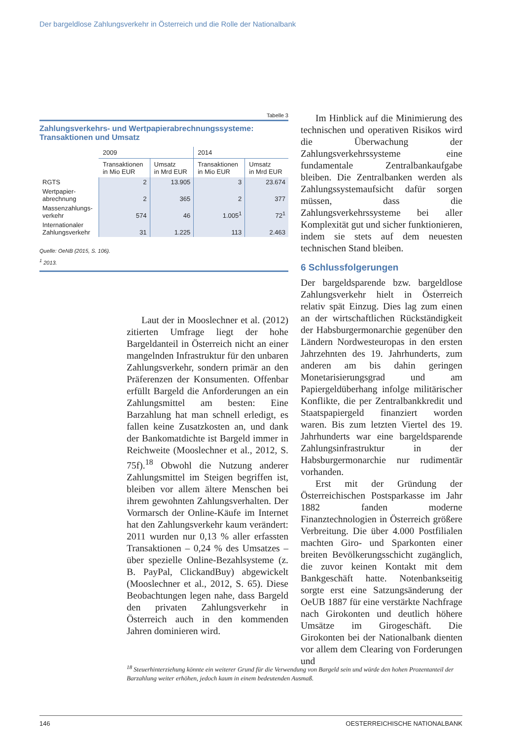Der bargeldlose Zahlungsverkehr in Österreich und die Rolle der Nationalbank
Tabelle 3
Zahlungsverkehrs- und Wertpapierabrechnungssysteme:
Transaktionen und Umsatz
| | 2009 | | 2014 | |
| --- | --- | --- | --- | --- |
| | Transaktionen in Mio EUR | Umsatz in Mrd EUR | Transaktionen in Mio EUR | Umsatz in Mrd EUR |
| RGTS | 2 | 13.905 | 3 | 23.674 |
| Wertpapier- abrechnung | 2 | 365 | 2 | 377 |
| Massenzahlungs- verkehr | 574 | 46 | 1.005<sup>1</sup> | 72<sup>1</sup> |
| Internationaler Zahlungsverkehr | 31 | 1.225 | 113 | 2.463 |
Quelle: OeNB (2015, S. 106).
<sup>1</sup> 2013.
Laut der in Mooslechner et al. (2012) zitierten Umfrage liegt der hohe Bargeldanteil in Österreich nicht an einer mangelnden Infrastruktur für den unbaren Zahlungsverkehr, sondern primär an den Präferenzen der Konsumenten. Offenbar erfüllt Bargeld die Anforderungen an ein Zahlungsmittel am besten: Eine Barzahlung hat man schnell erledigt, es fallen keine Zusatzkosten an, und dank der Bankomatdichte ist Bargeld immer in Reichweite (Mooslechner et al., 2012, S. 75f).<sup>18</sup> Obwohl die Nutzung anderer Zahlungsmittel im Steigen begriffen ist, bleiben vor allem ältere Menschen bei ihrem gewohnten Zahlungsverhalten. Der Vormarsch der Online-Käufe im Internet hat den Zahlungsverkehr kaum verändert: 2011 wurden nur 0,13 % aller erfassten Transaktionen – 0,24 % des Umsatzes – über spezielle Online-Bezahlsysteme (z. B. PayPal, ClickandBuy) abgewickelt (Mooslechner et al., 2012, S. 65). Diese Beobachtungen legen nahe, dass Bargeld den privaten Zahlungsverkehr in Österreich auch in den kommenden Jahren dominieren wird.
Im Hinblick auf die Minimierung des technischen und operativen Risikos wird die Überwachung der Zahlungsverkehrssysteme eine fundamentale Zentralbankaufgabe bleiben. Die Zentralbanken werden als Zahlungssystemaufsicht dafür sorgen müssen, dass die Zahlungsverkehrssysteme bei aller Komplexität gut und sicher funktionieren, indem sie stets auf dem neuesten technischen Stand bleiben.
6 Schlussfolgerungen
Der bargeldsparende bzw. bargeldlose Zahlungsverkehr hielt in Österreich relativ spät Einzug. Dies lag zum einen an der wirtschaftlichen Rückständigkeit der Habsburgermonarchie gegenüber den Ländern Nordwesteuropas in den ersten Jahrzehnten des 19. Jahrhunderts, zum anderen am bis dahin geringen Monetarisierungsgrad und am Papiergeldüberhang infolge militärischer Konflikte, die per Zentralbankkredit und Staatspapiergeld finanziert worden waren. Bis zum letzten Viertel des 19. Jahrhunderts war eine bargeldsparende Zahlungsinfrastruktur in der Habsburgermonarchie nur rudimentär vorhanden.
Erst mit der Gründung der Österreichischen Postsparkasse im Jahr 1882 fanden moderne Finanztechnologien in Österreich größere Verbreitung. Die über 4.000 Postfilialen machten Giro- und Sparkonten einer breiten Bevölkerungsschicht zugänglich, die zuvor keinen Kontakt mit dem Bankgeschäft hatte. Notenbankseitig sorgte erst eine Satzungsänderung der OeUB 1887 für eine verstärkte Nachfrage nach Girokonten und deutlich höhere Umsätze im Girogeschäft. Die Girokonten bei der Nationalbank dienten vor allem dem Clearing von Forderungen und
<sup>18</sup> Steuerhinterziehung könnte ein weiterer Grund für die Verwendung von Bargeld sein und würde den hohen Prozentanteil der Barzahlung weiter erhöhen, jedoch kaum in einem bedeutenden Ausmaß.
146 OESTERREICHISCHE NATIONALBANK